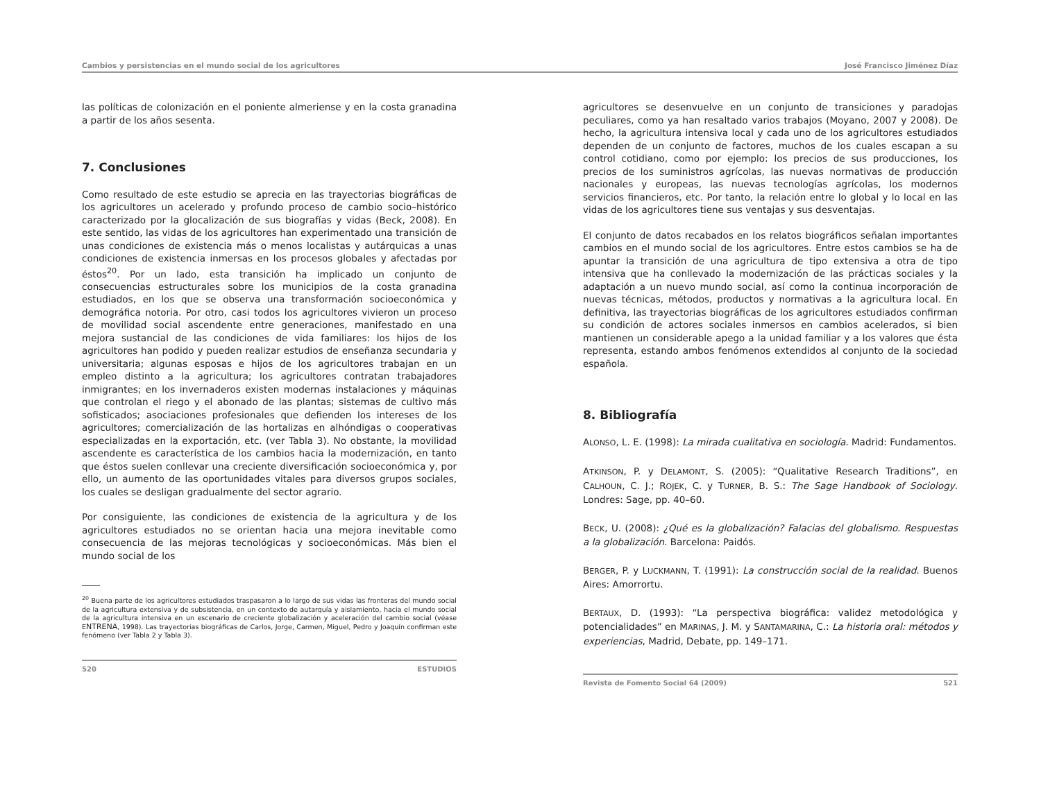Cambios y persistencias en el mundo social de los agricultores José Francisco Jiménez Díaz
las políticas de colonización en el poniente almeriense y en la costa granadina a partir de los años sesenta.
7. Conclusiones
Como resultado de este estudio se aprecia en las trayectorias biográficas de los agricultores un acelerado y profundo proceso de cambio socio–histórico caracterizado por la glocalización de sus biografías y vidas (Beck, 2008). En este sentido, las vidas de los agricultores han experimentado una transición de unas condiciones de existencia más o menos localistas y autárquicas a unas condiciones de existencia inmersas en los procesos globales y afectadas por éstos<sup>20</sup>. Por un lado, esta transición ha implicado un conjunto de consecuencias estructurales sobre los municipios de la costa granadina estudiados, en los que se observa una transformación socioeconómica y demográfica notoria. Por otro, casi todos los agricultores vivieron un proceso de movilidad social ascendente entre generaciones, manifestado en una mejora sustancial de las condiciones de vida familiares: los hijos de los agricultores han podido y pueden realizar estudios de enseñanza secundaria y universitaria; algunas esposas e hijos de los agricultores trabajan en un empleo distinto a la agricultura; los agricultores contratan trabajadores inmigrantes; en los invernaderos existen modernas instalaciones y máquinas que controlan el riego y el abonado de las plantas; sistemas de cultivo más sofisticados; asociaciones profesionales que defienden los intereses de los agricultores; comercialización de las hortalizas en alhóndigas o cooperativas especializadas en la exportación, etc. (ver Tabla 3). No obstante, la movilidad ascendente es característica de los cambios hacia la modernización, en tanto que éstos suelen conllevar una creciente diversificación socioeconómica y, por ello, un aumento de las oportunidades vitales para diversos grupos sociales, los cuales se desligan gradualmente del sector agrario.
Por consiguiente, las condiciones de existencia de la agricultura y de los agricultores estudiados no se orientan hacia una mejora inevitable como consecuencia de las mejoras tecnológicas y socioeconómicas. Más bien el mundo social de los
<sup>20</sup> Buena parte de los agricultores estudiados traspasaron a lo largo de sus vidas las fronteras del mundo social de la agricultura extensiva y de subsistencia, en un contexto de autarquía y aislamiento, hacia el mundo social de la agricultura intensiva en un escenario de creciente globalización y aceleración del cambio social (véase ENTRENA, 1998). Las trayectorias biográficas de Carlos, Jorge, Carmen, Miguel, Pedro y Joaquín confirman este fenómeno (ver Tabla 2 y Tabla 3).
520 ESTUDIOS
agricultores se desenvuelve en un conjunto de transiciones y paradojas peculiares, como ya han resaltado varios trabajos (Moyano, 2007 y 2008). De hecho, la agricultura intensiva local y cada uno de los agricultores estudiados dependen de un conjunto de factores, muchos de los cuales escapan a su control cotidiano, como por ejemplo: los precios de sus producciones, los precios de los suministros agrícolas, las nuevas normativas de producción nacionales y europeas, las nuevas tecnologías agrícolas, los modernos servicios financieros, etc. Por tanto, la relación entre lo global y lo local en las vidas de los agricultores tiene sus ventajas y sus desventajas.
El conjunto de datos recabados en los relatos biográficos señalan importantes cambios en el mundo social de los agricultores. Entre estos cambios se ha de apuntar la transición de una agricultura de tipo extensiva a otra de tipo intensiva que ha conllevado la modernización de las prácticas sociales y la adaptación a un nuevo mundo social, así como la continua incorporación de nuevas técnicas, métodos, productos y normativas a la agricultura local. En definitiva, las trayectorias biográficas de los agricultores estudiados confirman su condición de actores sociales inmersos en cambios acelerados, si bien mantienen un considerable apego a la unidad familiar y a los valores que ésta representa, estando ambos fenómenos extendidos al conjunto de la sociedad española.
8. Bibliografía
ALONSO, L. E. (1998): La mirada cualitativa en sociología. Madrid: Fundamentos.
ATKINSON, P. y DELAMONT, S. (2005): “Qualitative Research Traditions”, en CALHOUN, C. J.; ROJEK, C. y TURNER, B. S.: The Sage Handbook of Sociology. Londres: Sage, pp. 40–60.
BECK, U. (2008): ¿Qué es la globalización? Falacias del globalismo. Respuestas a la globalización. Barcelona: Paidós.
BERGER, P. y LUCKMANN, T. (1991): La construcción social de la realidad. Buenos Aires: Amorrortu.
BERTAUX, D. (1993): “La perspectiva biográfica: validez metodológica y potencialidades” en MARINAS, J. M. y SANTAMARINA, C.: La historia oral: métodos y experiencias, Madrid, Debate, pp. 149–171.
Revista de Fomento Social 64 (2009) 521